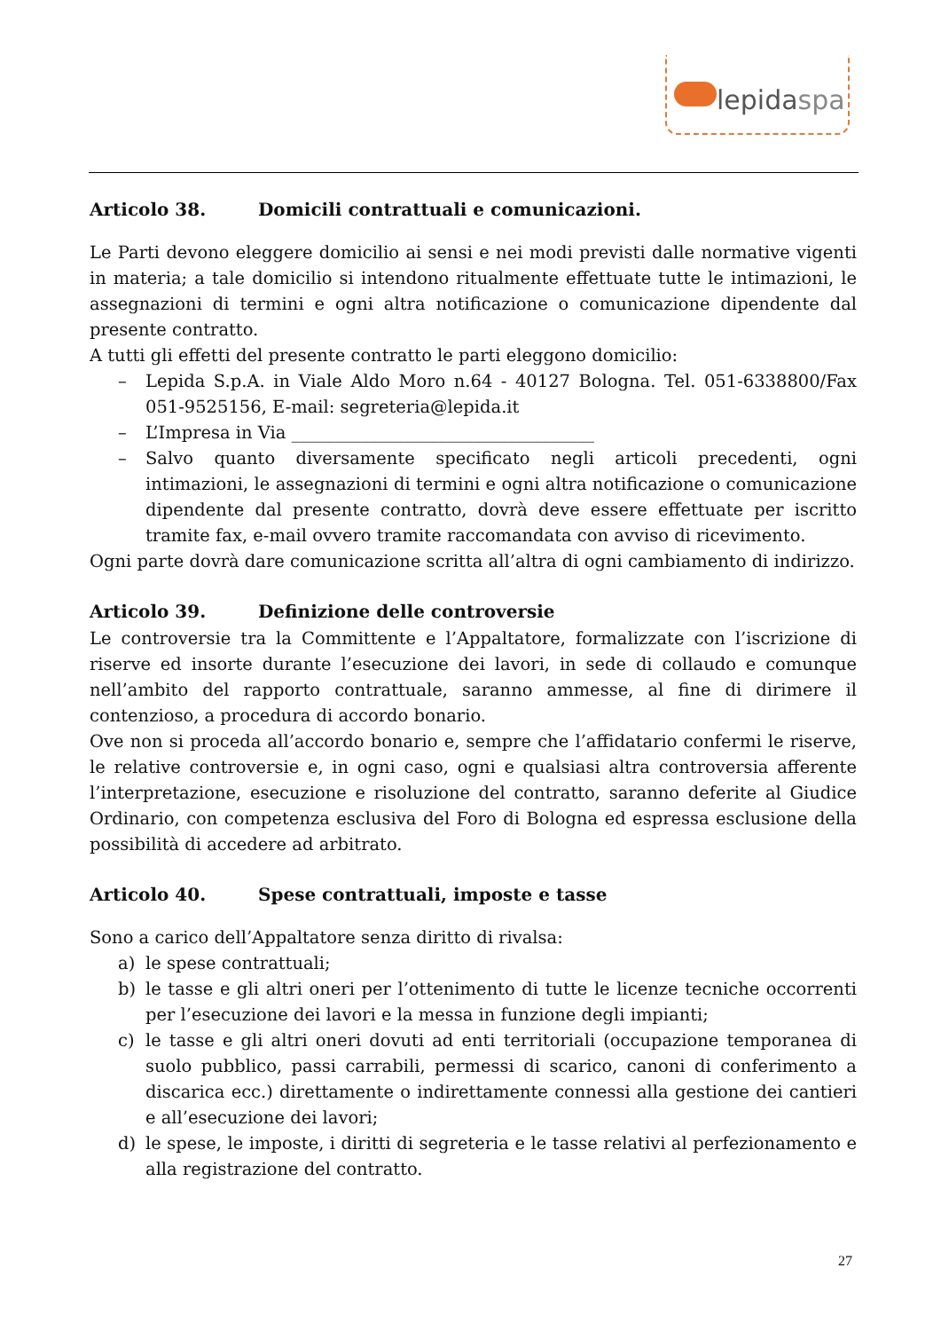lepidaspa
Articolo 38. Domicili contrattuali e comunicazioni.
Le Parti devono eleggere domicilio ai sensi e nei modi previsti dalle normative vigenti in materia; a tale domicilio si intendono ritualmente effettuate tutte le intimazioni, le assegnazioni di termini e ogni altra notificazione o comunicazione dipendente dal presente contratto.
A tutti gli effetti del presente contratto le parti eleggono domicilio:
– Lepida S.p.A. in Viale Aldo Moro n.64 - 40127 Bologna. Tel. 051-6338800/Fax 051-9525156, E-mail: segreteria@lepida.it
– L’Impresa in Via ___________________________________
– Salvo quanto diversamente specificato negli articoli precedenti, ogni intimazioni, le assegnazioni di termini e ogni altra notificazione o comunicazione dipendente dal presente contratto, dovrà deve essere effettuate per iscritto tramite fax, e-mail ovvero tramite raccomandata con avviso di ricevimento.
Ogni parte dovrà dare comunicazione scritta all’altra di ogni cambiamento di indirizzo.
Articolo 39. Definizione delle controversie
Le controversie tra la Committente e l’Appaltatore, formalizzate con l’iscrizione di riserve ed insorte durante l’esecuzione dei lavori, in sede di collaudo e comunque nell’ambito del rapporto contrattuale, saranno ammesse, al fine di dirimere il contenzioso, a procedura di accordo bonario.
Ove non si proceda all’accordo bonario e, sempre che l’affidatario confermi le riserve, le relative controversie e, in ogni caso, ogni e qualsiasi altra controversia afferente l’interpretazione, esecuzione e risoluzione del contratto, saranno deferite al Giudice Ordinario, con competenza esclusiva del Foro di Bologna ed espressa esclusione della possibilità di accedere ad arbitrato.
Articolo 40. Spese contrattuali, imposte e tasse
Sono a carico dell’Appaltatore senza diritto di rivalsa:
a) le spese contrattuali;
b) le tasse e gli altri oneri per l’ottenimento di tutte le licenze tecniche occorrenti per l’esecuzione dei lavori e la messa in funzione degli impianti;
c) le tasse e gli altri oneri dovuti ad enti territoriali (occupazione temporanea di suolo pubblico, passi carrabili, permessi di scarico, canoni di conferimento a discarica ecc.) direttamente o indirettamente connessi alla gestione dei cantieri e all’esecuzione dei lavori;
d) le spese, le imposte, i diritti di segreteria e le tasse relativi al perfezionamento e alla registrazione del contratto.
27